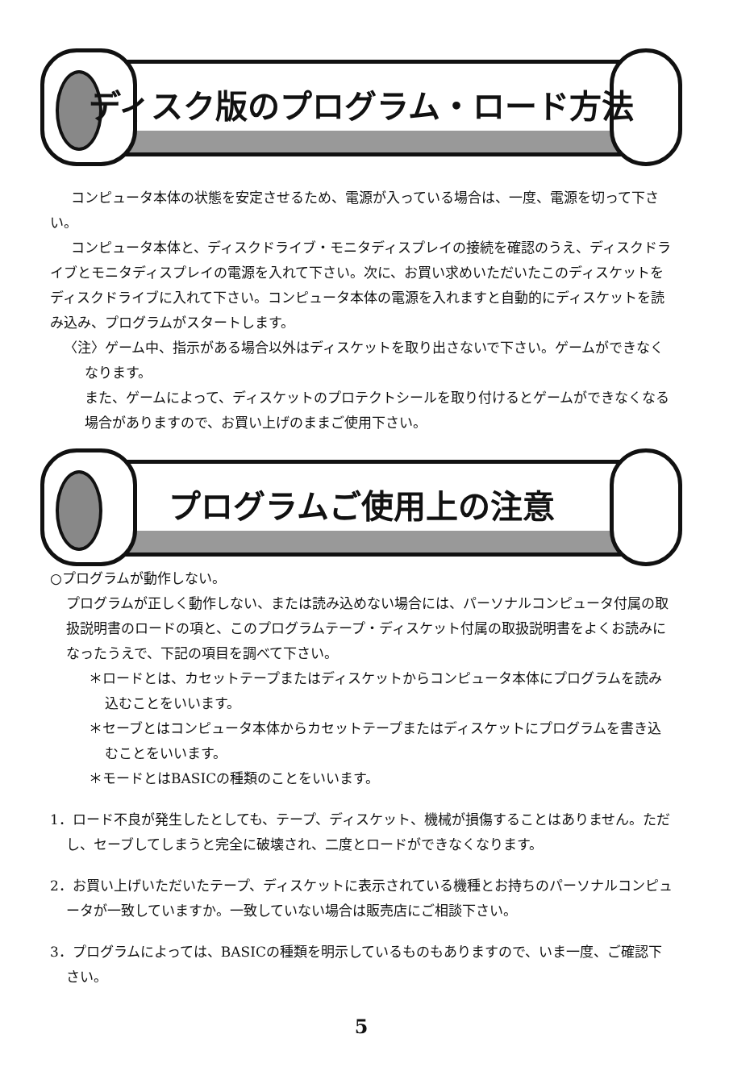ディスク版のプログラム・ロード方法
コンピュータ本体の状態を安定させるため、電源が入っている場合は、一度、電源を切って下さい。
コンピュータ本体と、ディスクドライブ・モニタディスプレイの接続を確認のうえ、ディスクドライブとモニタディスプレイの電源を入れて下さい。次に、お買い求めいただいたこのディスケットをディスクドライブに入れて下さい。コンピュータ本体の電源を入れますと自動的にディスケットを読み込み、プログラムがスタートします。
〈注〉ゲーム中、指示がある場合以外はディスケットを取り出さないで下さい。ゲームができなくなります。
また、ゲームによって、ディスケットのプロテクトシールを取り付けるとゲームができなくなる場合がありますので、お買い上げのままご使用下さい。
プログラムご使用上の注意
○プログラムが動作しない。
プログラムが正しく動作しない、または読み込めない場合には、パーソナルコンピュータ付属の取扱説明書のロードの項と、このプログラムテープ・ディスケット付属の取扱説明書をよくお読みになったうえで、下記の項目を調べて下さい。
＊ロードとは、カセットテープまたはディスケットからコンピュータ本体にプログラムを読み込むことをいいます。
＊セーブとはコンピュータ本体からカセットテープまたはディスケットにプログラムを書き込むことをいいます。
＊モードとはBASICの種類のことをいいます。
1．ロード不良が発生したとしても、テープ、ディスケット、機械が損傷することはありません。ただし、セーブしてしまうと完全に破壊され、二度とロードができなくなります。
2．お買い上げいただいたテープ、ディスケットに表示されている機種とお持ちのパーソナルコンピュータが一致していますか。一致していない場合は販売店にご相談下さい。
3．プログラムによっては、BASICの種類を明示しているものもありますので、いま一度、ご確認下さい。
5